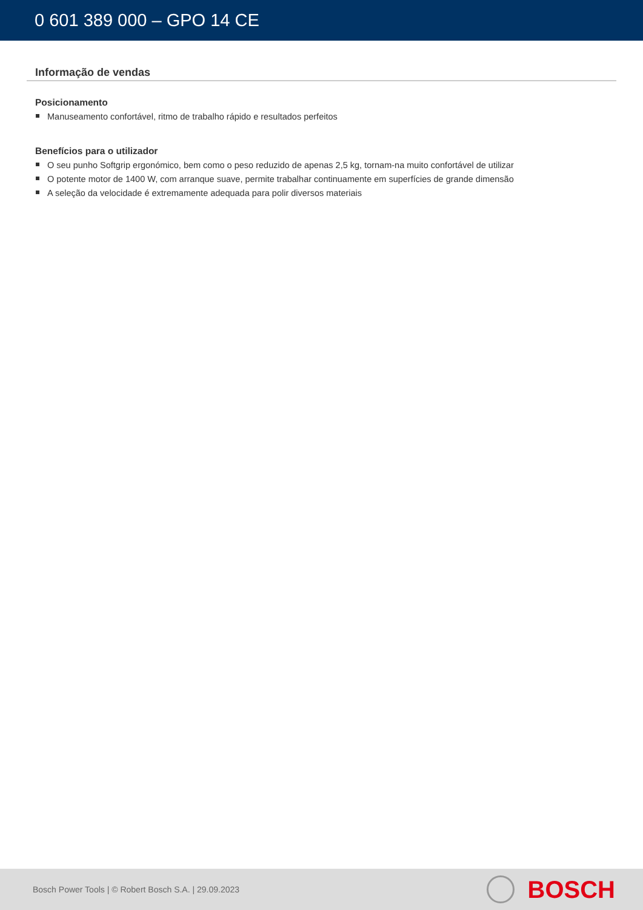0 601 389 000 – GPO 14 CE
Informação de vendas
Posicionamento
Manuseamento confortável, ritmo de trabalho rápido e resultados perfeitos
Benefícios para o utilizador
O seu punho Softgrip ergonómico, bem como o peso reduzido de apenas 2,5 kg, tornam-na muito confortável de utilizar
O potente motor de 1400 W, com arranque suave, permite trabalhar continuamente em superfícies de grande dimensão
A seleção da velocidade é extremamente adequada para polir diversos materiais
Bosch Power Tools | © Robert Bosch S.A. | 29.09.2023
BOSCH